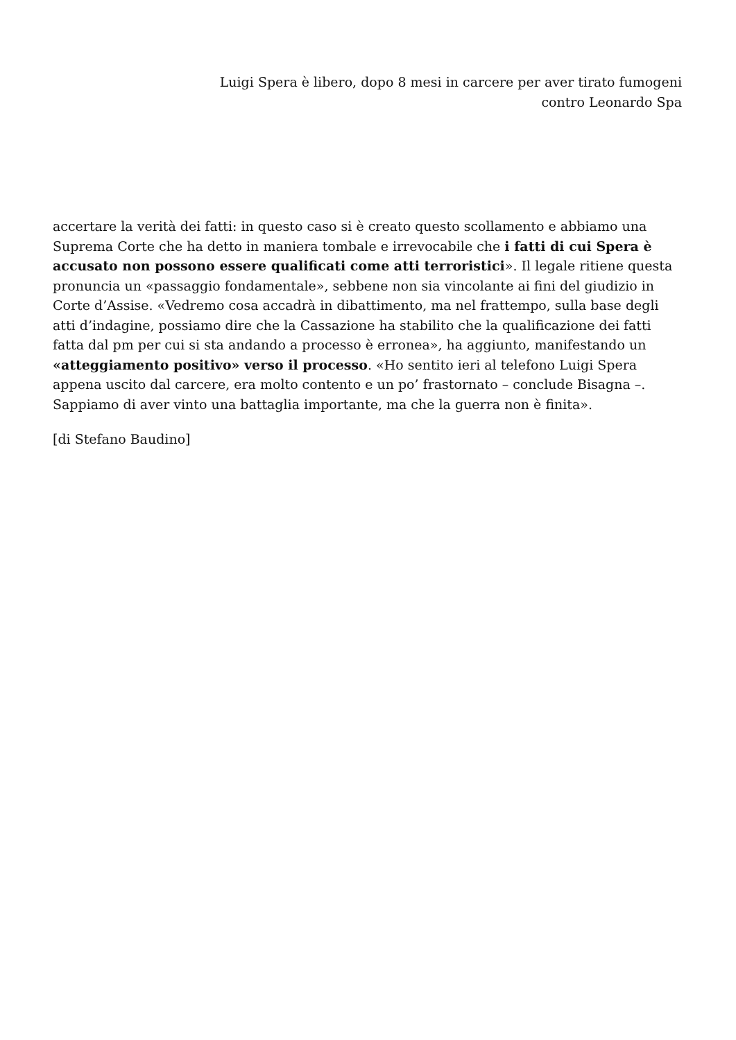Luigi Spera è libero, dopo 8 mesi in carcere per aver tirato fumogeni
contro Leonardo Spa
accertare la verità dei fatti: in questo caso si è creato questo scollamento e abbiamo una Suprema Corte che ha detto in maniera tombale e irrevocabile che i fatti di cui Spera è accusato non possono essere qualificati come atti terroristici». Il legale ritiene questa pronuncia un «passaggio fondamentale», sebbene non sia vincolante ai fini del giudizio in Corte d’Assise. «Vedremo cosa accadrà in dibattimento, ma nel frattempo, sulla base degli atti d’indagine, possiamo dire che la Cassazione ha stabilito che la qualificazione dei fatti fatta dal pm per cui si sta andando a processo è erronea», ha aggiunto, manifestando un «atteggiamento positivo» verso il processo. «Ho sentito ieri al telefono Luigi Spera appena uscito dal carcere, era molto contento e un po’ frastornato – conclude Bisagna –. Sappiamo di aver vinto una battaglia importante, ma che la guerra non è finita».
[di Stefano Baudino]